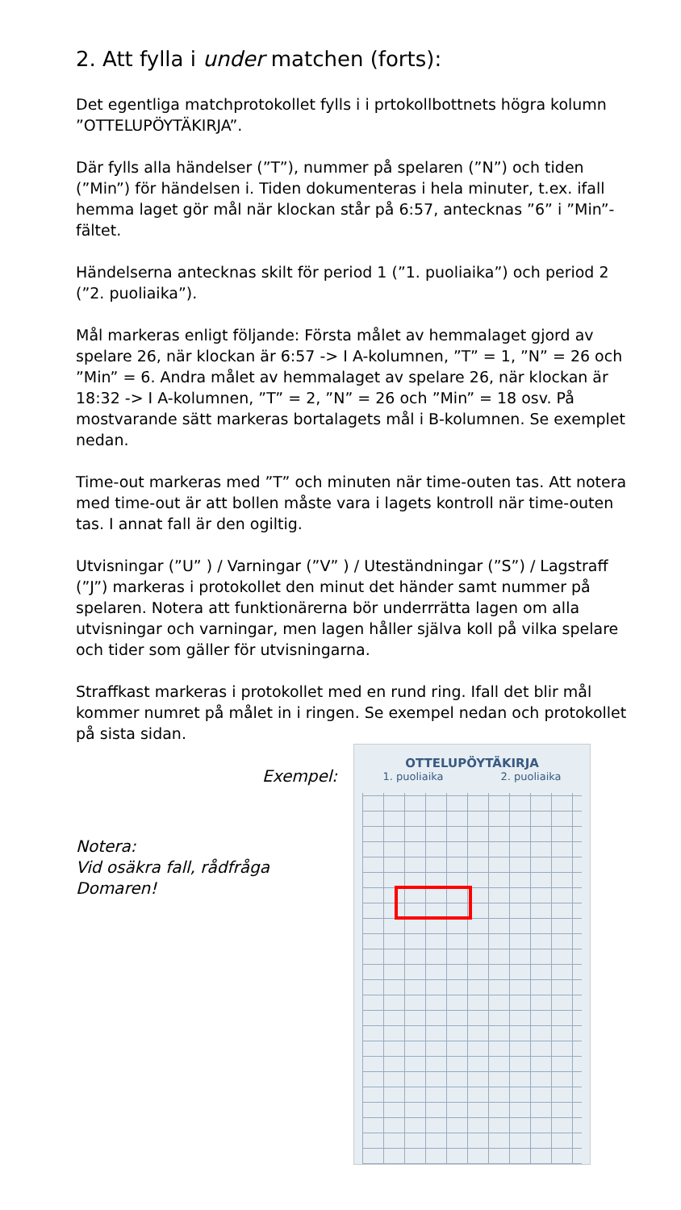2. Att fylla i under matchen (forts):
Det egentliga matchprotokollet fylls i i prtokollbottnets högra kolumn ”OTTELUPÖYTÄKIRJA”.
Där fylls alla händelser (”T”), nummer på spelaren (”N”) och tiden (”Min”) för händelsen i. Tiden dokumenteras i hela minuter, t.ex. ifall hemma laget gör mål när klockan står på 6:57, antecknas ”6” i ”Min”-fältet.
Händelserna antecknas skilt för period 1 (”1. puoliaika”) och period 2 (”2. puoliaika”).
Mål markeras enligt följande: Första målet av hemmalaget gjord av spelare 26, när klockan är 6:57 -> I A-kolumnen, ”T” = 1, ”N” = 26 och ”Min” = 6. Andra målet av hemmalaget av spelare 26, när klockan är 18:32 -> I A-kolumnen, ”T” = 2, ”N” = 26 och ”Min” = 18 osv. På mostvarande sätt markeras bortalagets mål i B-kolumnen. Se exemplet nedan.
Time-out markeras med ”T” och minuten när time-outen tas. Att notera med time-out är att bollen måste vara i lagets kontroll när time-outen tas. I annat fall är den ogiltig.
Utvisningar (”U” ) / Varningar (”V” ) / Uteständningar (”S”) / Lagstraff (”J”) markeras i protokollet den minut det händer samt nummer på spelaren. Notera att funktionärerna bör underrrätta lagen om alla utvisningar och varningar, men lagen håller själva koll på vilka spelare och tider som gäller för utvisningarna.
Straffkast markeras i protokollet med en rund ring. Ifall det blir mål kommer numret på målet in i ringen. Se exempel nedan och protokollet på sista sidan.
Exempel:
Notera:
Vid osäkra fall, rådfråga Domaren!
OTTELUPÖYTÄKIRJA
1. puoliaika 2. puoliaika